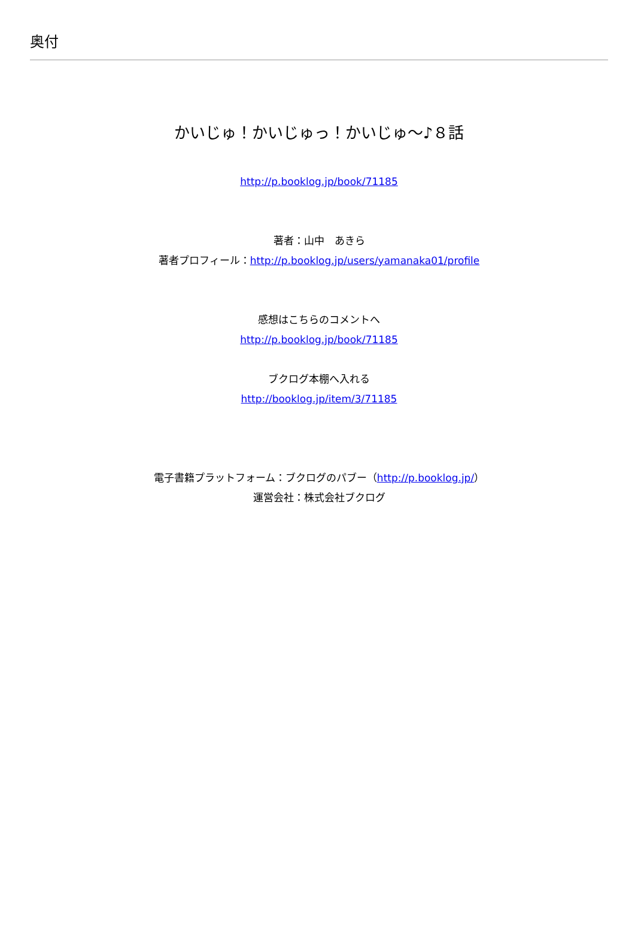奥付
かいじゅ！かいじゅっ！かいじゅ～♪８話
http://p.booklog.jp/book/71185
著者：山中　あきら
著者プロフィール：http://p.booklog.jp/users/yamanaka01/profile
感想はこちらのコメントへ
http://p.booklog.jp/book/71185
ブクログ本棚へ入れる
http://booklog.jp/item/3/71185
電子書籍プラットフォーム：ブクログのパブー（http://p.booklog.jp/）
運営会社：株式会社ブクログ